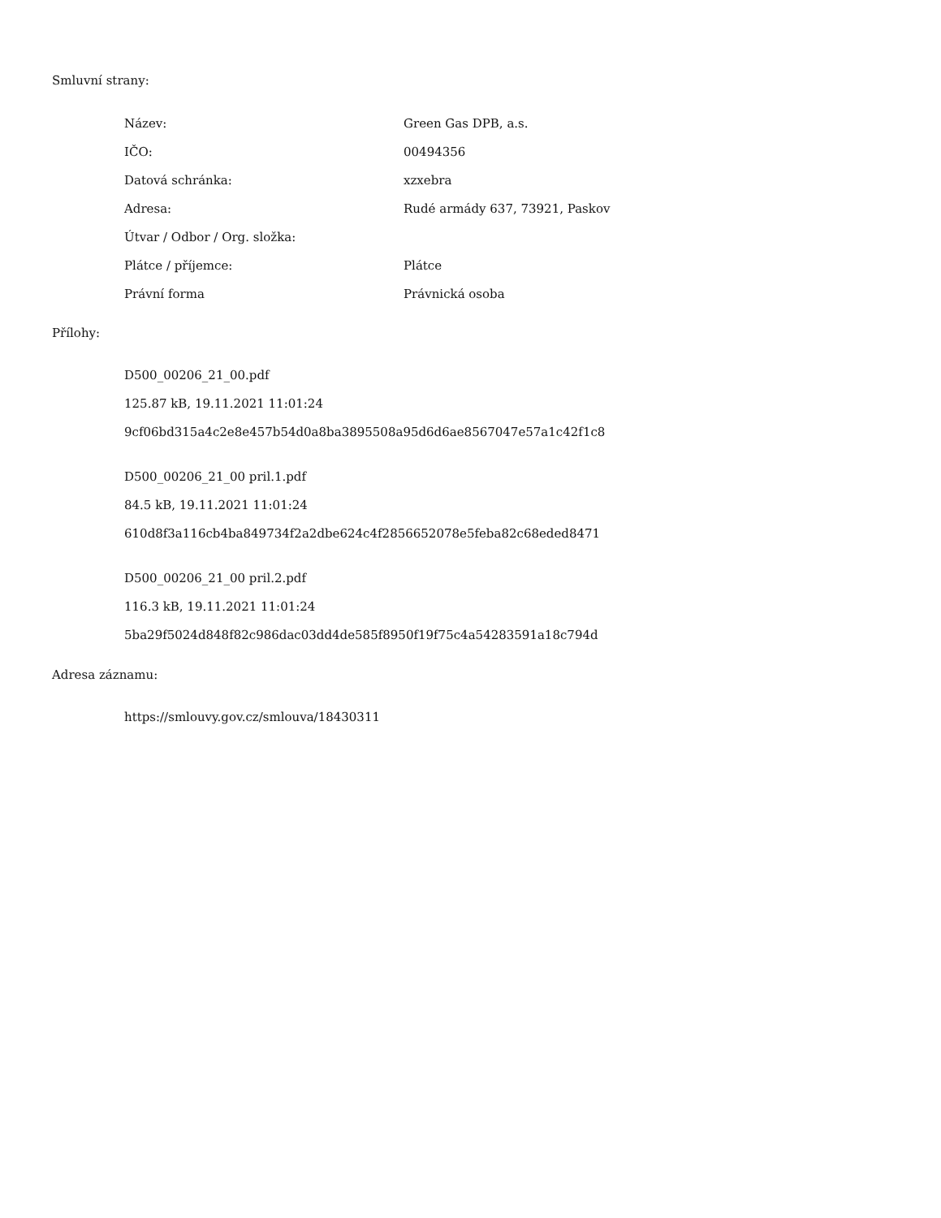Smluvní strany:
| Název: | Green Gas DPB, a.s. |
| IČO: | 00494356 |
| Datová schránka: | xzxebra |
| Adresa: | Rudé armády 637, 73921, Paskov |
| Útvar / Odbor / Org. složka: | |
| Plátce / příjemce: | Plátce |
| Právní forma | Právnická osoba |
Přílohy:
D500_00206_21_00.pdf
125.87 kB, 19.11.2021 11:01:24
9cf06bd315a4c2e8e457b54d0a8ba3895508a95d6d6ae8567047e57a1c42f1c8
D500_00206_21_00 pril.1.pdf
84.5 kB, 19.11.2021 11:01:24
610d8f3a116cb4ba849734f2a2dbe624c4f2856652078e5feba82c68eded8471
D500_00206_21_00 pril.2.pdf
116.3 kB, 19.11.2021 11:01:24
5ba29f5024d848f82c986dac03dd4de585f8950f19f75c4a54283591a18c794d
Adresa záznamu:
https://smlouvy.gov.cz/smlouva/18430311